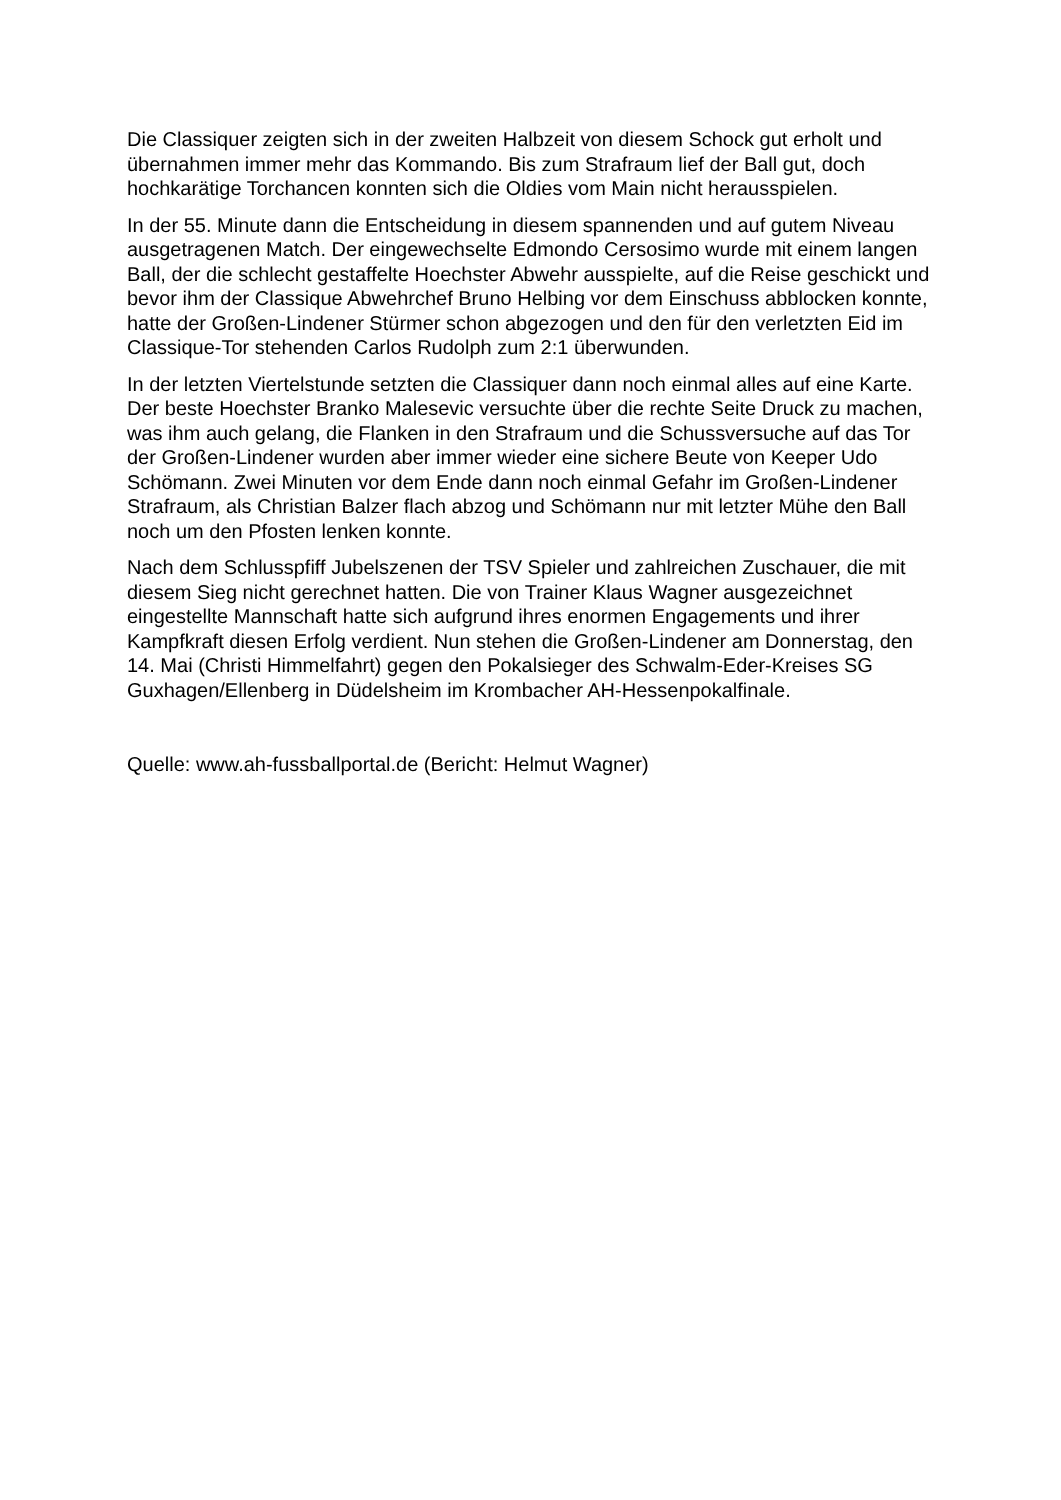Die Classiquer zeigten sich in der zweiten Halbzeit von diesem Schock gut erholt und übernahmen immer mehr das Kommando. Bis zum Strafraum lief der Ball gut, doch hochkarätige Torchancen konnten sich die Oldies vom Main nicht herausspielen.
In der 55. Minute dann die Entscheidung in diesem spannenden und auf gutem Niveau ausgetragenen Match. Der eingewechselte Edmondo Cersosimo wurde mit einem langen Ball, der die schlecht gestaffelte Hoechster Abwehr ausspielte, auf die Reise geschickt und bevor ihm der Classique Abwehrchef Bruno Helbing vor dem Einschuss abblocken konnte, hatte der Großen-Lindener Stürmer schon abgezogen und den für den verletzten Eid im Classique-Tor stehenden Carlos Rudolph zum 2:1 überwunden.
In der letzten Viertelstunde setzten die Classiquer dann noch einmal alles auf eine Karte. Der beste Hoechster Branko Malesevic versuchte über die rechte Seite Druck zu machen, was ihm auch gelang, die Flanken in den Strafraum und die Schussversuche auf das Tor der Großen-Lindener wurden aber immer wieder eine sichere Beute von Keeper Udo Schömann. Zwei Minuten vor dem Ende dann noch einmal Gefahr im Großen-Lindener Strafraum, als Christian Balzer flach abzog und Schömann nur mit letzter Mühe den Ball noch um den Pfosten lenken konnte.
Nach dem Schlusspfiff Jubelszenen der TSV Spieler und zahlreichen Zuschauer, die mit diesem Sieg nicht gerechnet hatten. Die von Trainer Klaus Wagner ausgezeichnet eingestellte Mannschaft hatte sich aufgrund ihres enormen Engagements und ihrer Kampfkraft diesen Erfolg verdient. Nun stehen die Großen-Lindener am Donnerstag, den 14. Mai (Christi Himmelfahrt) gegen den Pokalsieger des Schwalm-Eder-Kreises SG Guxhagen/Ellenberg in Düdelsheim im Krombacher AH-Hessenpokalfinale.
Quelle: www.ah-fussballportal.de (Bericht: Helmut Wagner)